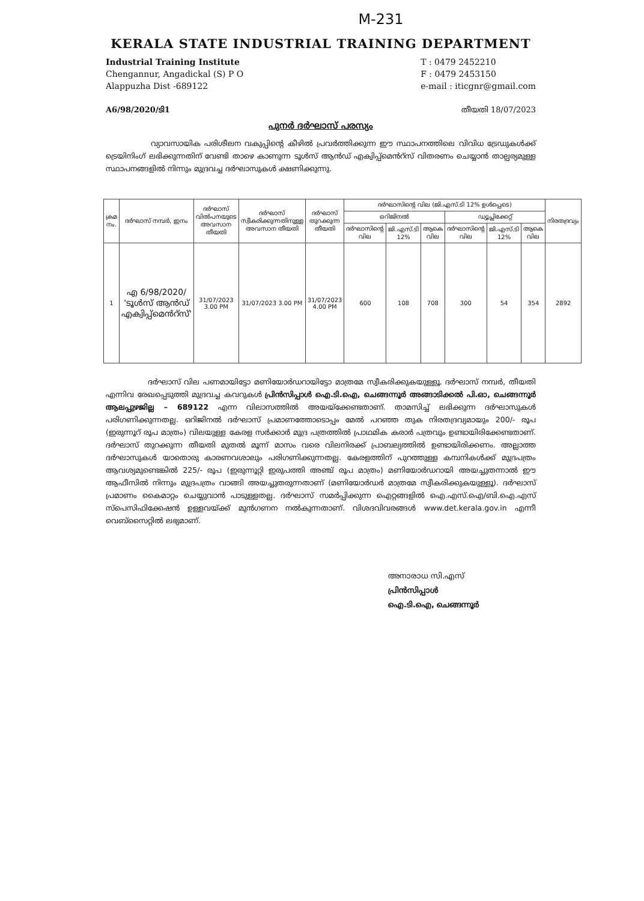M-231
KERALA STATE INDUSTRIAL TRAINING DEPARTMENT
Industrial Training Institute
Chengannur, Angadickal (S) P O
Alappuzha Dist -689122
T : 0479 2452210
F : 0479 2453150
e-mail : iticgnr@gmail.com
A6/98/2020/ടി1 തീയതി 18/07/2023
പുനർ ദർഘാസ് പരസ്യം
വ്യാവസായിക പരിശീലന വകുപ്പിന്റെ കീഴിൽ പ്രവർത്തിക്കുന്ന ഈ സ്ഥാപനത്തിലെ വിവിധ ട്രേഡുകൾക്ക് ട്രെയിനിംഗ് ലഭിക്കുന്നതിന് വേണ്ടി താഴെ കാണുന്ന ടൂൾസ് ആൻഡ് എക്വിപ്പ്മെൻറ്സ് വിതരണം ചെയ്യാൻ താല്പര്യമുള്ള സ്ഥാപനങ്ങളിൽ നിന്നും മുദ്രവച്ച ദർഘാസുകൾ ക്ഷണിക്കുന്നു.
| ക്രമ നം. | ദർഘാസ് നമ്പർ, ഇനം | ദർഘാസ് വിൽപനയുടെ അവസാന തീയതി | ദർഘാസ് സ്വീകരിക്കുന്നതിനുള്ള അവസാന തീയതി | ദർഘാസ് തുറക്കുന്ന തീയതി | ദർഘാസിന്റെ വില (ജി.എസ്.ടി 12% ഉൾപ്പെടെ) | | | | | | നിരതദ്രവ്യം |
| --- | --- | --- | --- | --- | --- | --- | --- | --- | --- | --- | --- |
| | | | | | ഒറിജിനൽ | | | ഡ്യൂപ്ലിക്കേറ്റ് | | | |
| | | | | | ദർഘാസിന്റെ വില | ജി.എസ്.ടി 12% | ആകെ വില | ദർഘാസിന്റെ വില | ജി.എസ്.ടി 12% | ആകെ വില | |
| 1 | എ 6/98/2020/ 'ടൂൾസ് ആൻഡ് എക്വിപ്പ്മെൻറ്സ്' | 31/07/2023 3.00 PM | 31/07/2023 3.00 PM | 31/07/2023 4.00 PM | 600 | 108 | 708 | 300 | 54 | 354 | 2892 |
ദർഘാസ് വില പണമായിട്ടോ മണിയോർഡറായിട്ടോ മാത്രമേ സ്വീകരിക്കുകയുള്ളൂ. ദർഘാസ് നമ്പർ, തീയതി എന്നിവ രേഖപ്പെടുത്തി മുദ്രവച്ച കവറുകൾ പ്രിൻസിപ്പാൾ ഐ.ടി.ഐ, ചെങ്ങന്നൂർ അങ്ങാടിക്കൽ പി.ഓ, ചെങ്ങന്നൂർ ആലപ്പുഴജില്ല – 689122 എന്ന വിലാസത്തിൽ അയയ്ക്കേണ്ടതാണ്. താമസിച്ച് ലഭിക്കുന്ന ദർഘാസുകൾ പരിഗണിക്കുന്നതല്ല. ഒറിജിനൽ ദർഘാസ് പ്രമാണത്തോടൊപ്പം മേൽ പറഞ്ഞ തുക നിരതദ്രവ്യമായും 200/- രൂപ (ഇരുന്നൂറ് രൂപ മാത്രം) വിലയുള്ള കേരള സർക്കാർ മുദ്ര പത്രത്തിൽ പ്രാഥമിക കരാർ പത്രവും ഉണ്ടായിരിക്കേണ്ടതാണ്. ദർഘാസ് തുറക്കുന്ന തീയതി മുതൽ മൂന്ന് മാസം വരെ വിലനിരക്ക് പ്രാബല്യത്തിൽ ഉണ്ടായിരിക്കണം. അല്ലാത്ത ദർഘാസുകൾ യാതൊരു കാരണവശാലും പരിഗണിക്കുന്നതല്ല. കേരളത്തിന് പുറത്തുള്ള കമ്പനികൾക്ക് മുദ്രപത്രം ആവശ്യമുണ്ടെങ്കിൽ 225/- രൂപ (ഇരുന്നൂറ്റി ഇരുപത്തി അഞ്ച് രൂപ മാത്രം) മണിയോർഡറായി അയച്ചുതന്നാൽ ഈ ആഫീസിൽ നിന്നും മുദ്രപത്രം വാങ്ങി അയച്ചുതരുന്നതാണ് (മണിയോർഡർ മാത്രമേ സ്വീകരിക്കുകയുള്ളൂ). ദർഘാസ് പ്രമാണം കൈമാറ്റം ചെയ്യുവാൻ പാടുള്ളതല്ല. ദർഘാസ് സമർപ്പിക്കുന്ന ഐറ്റങ്ങളിൽ ഐ.എസ്.ഐ/ബി.ഐ.എസ് സ്പെസിഫിക്കേഷൻ ഉള്ളവയ്ക്ക് മുൻഗണന നൽകുന്നതാണ്. വിശദവിവരങ്ങൾ www.det.kerala.gov.in എന്നീ വെബ്സൈറ്റിൽ ലഭ്യമാണ്.
അനാരാധ സി.എസ്
പ്രിൻസിപ്പാൾ
ഐ.ടി.ഐ, ചെങ്ങന്നൂർ